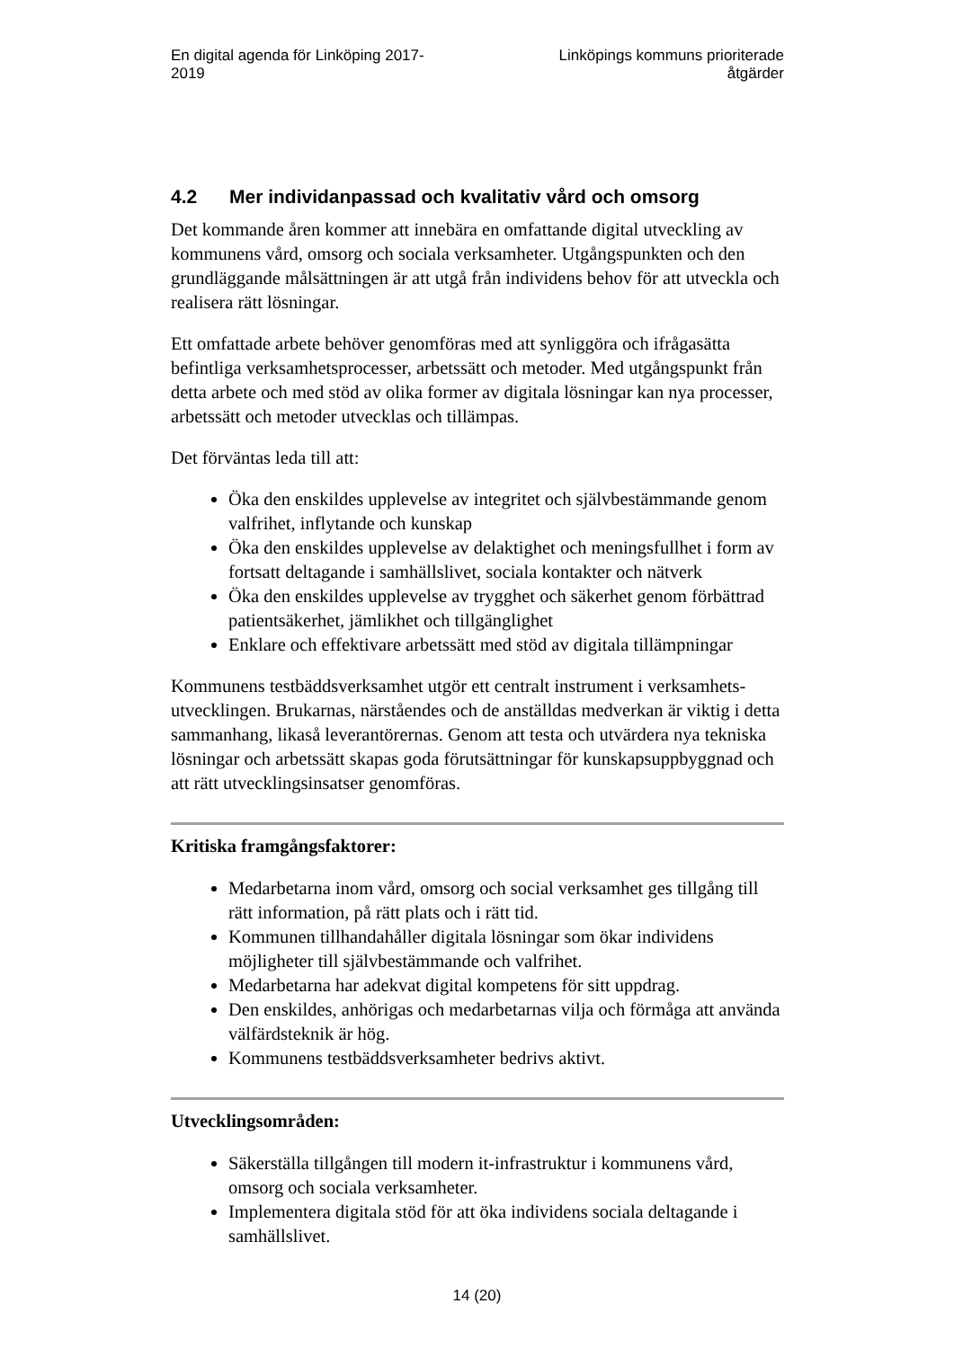En digital agenda för Linköping 2017-
2019
Linköpings kommuns prioriterade
åtgärder
4.2 Mer individanpassad och kvalitativ vård och omsorg
Det kommande åren kommer att innebära en omfattande digital utveckling av kommunens vård, omsorg och sociala verksamheter. Utgångspunkten och den grundläggande målsättningen är att utgå från individens behov för att utveckla och realisera rätt lösningar.
Ett omfattade arbete behöver genomföras med att synliggöra och ifrågasätta befintliga verksamhetsprocesser, arbetssätt och metoder. Med utgångspunkt från detta arbete och med stöd av olika former av digitala lösningar kan nya processer, arbetssätt och metoder utvecklas och tillämpas.
Det förväntas leda till att:
Öka den enskildes upplevelse av integritet och självbestämmande genom valfrihet, inflytande och kunskap
Öka den enskildes upplevelse av delaktighet och meningsfullhet i form av fortsatt deltagande i samhällslivet, sociala kontakter och nätverk
Öka den enskildes upplevelse av trygghet och säkerhet genom förbättrad patientsäkerhet, jämlikhet och tillgänglighet
Enklare och effektivare arbetssätt med stöd av digitala tillämpningar
Kommunens testbäddsverksamhet utgör ett centralt instrument i verksamhets-utvecklingen. Brukarnas, närståendes och de anställdas medverkan är viktig i detta sammanhang, likaså leverantörernas. Genom att testa och utvärdera nya tekniska lösningar och arbetssätt skapas goda förutsättningar för kunskapsuppbyggnad och att rätt utvecklingsinsatser genomföras.
Kritiska framgångsfaktorer:
Medarbetarna inom vård, omsorg och social verksamhet ges tillgång till rätt information, på rätt plats och i rätt tid.
Kommunen tillhandahåller digitala lösningar som ökar individens möjligheter till självbestämmande och valfrihet.
Medarbetarna har adekvat digital kompetens för sitt uppdrag.
Den enskildes, anhörigas och medarbetarnas vilja och förmåga att använda välfärdsteknik är hög.
Kommunens testbäddsverksamheter bedrivs aktivt.
Utvecklingsområden:
Säkerställa tillgången till modern it-infrastruktur i kommunens vård, omsorg och sociala verksamheter.
Implementera digitala stöd för att öka individens sociala deltagande i samhällslivet.
14 (20)